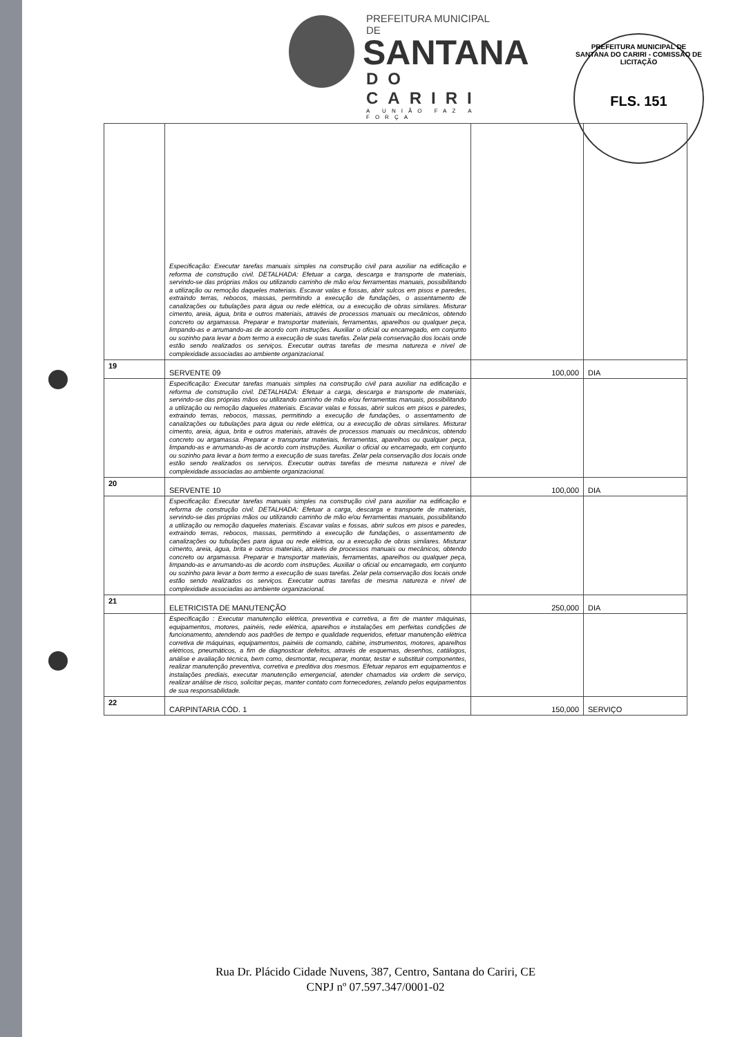PREFEITURA MUNICIPAL DE
SANTANA
DO CARIRI
A UNIÃO FAZ A FORÇA
PREFEITURA MUNICIPAL DE SANTANA DO CARIRI - COMISSÃO DE LICITAÇÃO
FLS. 151
| | Especificação: Executar tarefas manuais simples na construção civil para auxiliar na edificação e reforma de construção civil. DETALHADA: Efetuar a carga, descarga e transporte de materiais, servindo-se das próprias mãos ou utilizando carrinho de mão e/ou ferramentas manuais, possibilitando a utilização ou remoção daqueles materiais. Escavar valas e fossas, abrir sulcos em pisos e paredes, extraindo terras, rebocos, massas, permitindo a execução de fundações, o assentamento de canalizações ou tubulações para água ou rede elétrica, ou a execução de obras similares. Misturar cimento, areia, água, brita e outros materiais, através de processos manuais ou mecânicos, obtendo concreto ou argamassa. Preparar e transportar materiais, ferramentas, aparelhos ou qualquer peça, limpando-as e arrumando-as de acordo com instruções. Auxiliar o oficial ou encarregado, em conjunto ou sozinho para levar a bom termo a execução de suas tarefas. Zelar pela conservação dos locais onde estão sendo realizados os serviços. Executar outras tarefas de mesma natureza e nível de complexidade associadas ao ambiente organizacional. | | |
| 19 | SERVENTE 09 | 100,000 | DIA |
| | Especificação: Executar tarefas manuais simples na construção civil para auxiliar na edificação e reforma de construção civil. DETALHADA: Efetuar a carga, descarga e transporte de materiais, servindo-se das próprias mãos ou utilizando carrinho de mão e/ou ferramentas manuais, possibilitando a utilização ou remoção daqueles materiais. Escavar valas e fossas, abrir sulcos em pisos e paredes, extraindo terras, rebocos, massas, permitindo a execução de fundações, o assentamento de canalizações ou tubulações para água ou rede elétrica, ou a execução de obras similares. Misturar cimento, areia, água, brita e outros materiais, através de processos manuais ou mecânicos, obtendo concreto ou argamassa. Preparar e transportar materiais, ferramentas, aparelhos ou qualquer peça, limpando-as e arrumando-as de acordo com instruções. Auxiliar o oficial ou encarregado, em conjunto ou sozinho para levar a bom termo a execução de suas tarefas. Zelar pela conservação dos locais onde estão sendo realizados os serviços. Executar outras tarefas de mesma natureza e nível de complexidade associadas ao ambiente organizacional. | | |
| 20 | SERVENTE 10 | 100,000 | DIA |
| | Especificação: Executar tarefas manuais simples na construção civil para auxiliar na edificação e reforma de construção civil. DETALHADA: Efetuar a carga, descarga e transporte de materiais, servindo-se das próprias mãos ou utilizando carrinho de mão e/ou ferramentas manuais, possibilitando a utilização ou remoção daqueles materiais. Escavar valas e fossas, abrir sulcos em pisos e paredes, extraindo terras, rebocos, massas, permitindo a execução de fundações, o assentamento de canalizações ou tubulações para água ou rede elétrica, ou a execução de obras similares. Misturar cimento, areia, água, brita e outros materiais, através de processos manuais ou mecânicos, obtendo concreto ou argamassa. Preparar e transportar materiais, ferramentas, aparelhos ou qualquer peça, limpando-as e arrumando-as de acordo com instruções. Auxiliar o oficial ou encarregado, em conjunto ou sozinho para levar a bom termo a execução de suas tarefas. Zelar pela conservação dos locais onde estão sendo realizados os serviços. Executar outras tarefas de mesma natureza e nível de complexidade associadas ao ambiente organizacional. | | |
| 21 | ELETRICISTA DE MANUTENÇÃO | 250,000 | DIA |
| | Especificação : Executar manutenção elétrica, preventiva e corretiva, a fim de manter máquinas, equipamentos, motores, painéis, rede elétrica, aparelhos e instalações em perfeitas condições de funcionamento, atendendo aos padrões de tempo e qualidade requeridos, efetuar manutenção elétrica corretiva de máquinas, equipamentos, painéis de comando, cabine, instrumentos, motores, aparelhos elétricos, pneumáticos, a fim de diagnosticar defeitos, através de esquemas, desenhos, catálogos, análise e avaliação técnica, bem como, desmontar, recuperar, montar, testar e substituir componentes, realizar manutenção preventiva, corretiva e preditiva dos mesmos. Efetuar reparos em equipamentos e instalações prediais, executar manutenção emergencial, atender chamados via ordem de serviço, realizar análise de risco, solicitar peças, manter contato com fornecedores, zelando pelos equipamentos de sua responsabilidade. | | |
| 22 | CARPINTARIA CÓD. 1 | 150,000 | SERVIÇO |
Rua Dr. Plácido Cidade Nuvens, 387, Centro, Santana do Cariri, CE
CNPJ nº 07.597.347/0001-02